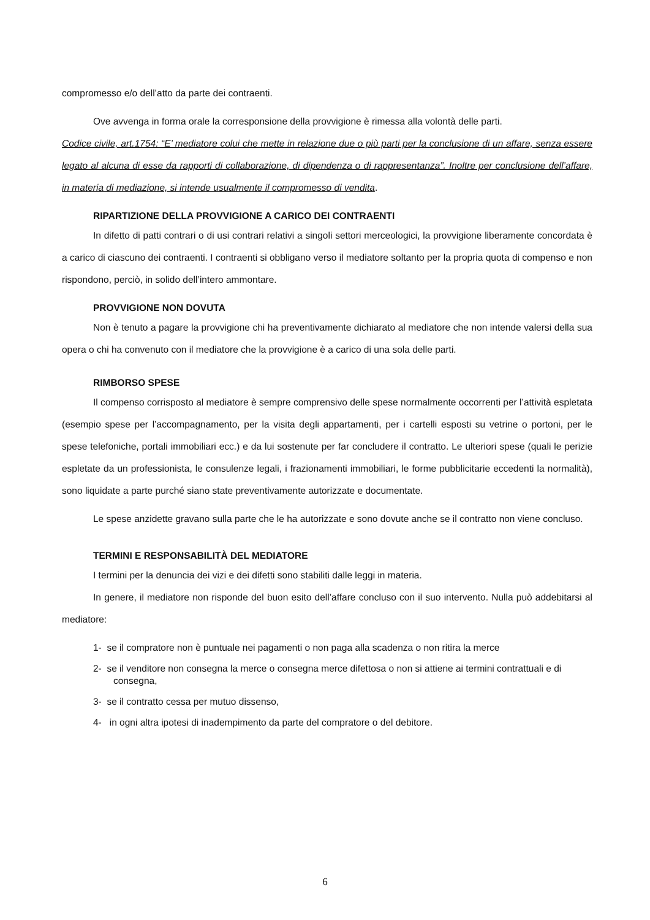compromesso e/o dell’atto da parte dei contraenti.
Ove avvenga in forma orale la corresponsione della provvigione è rimessa alla volontà delle parti.
Codice civile, art.1754: “E’ mediatore colui che mette in relazione due o più parti per la conclusione di un affare, senza essere legato al alcuna di esse da rapporti di collaborazione, di dipendenza o di rappresentanza”. Inoltre per conclusione dell’affare, in materia di mediazione, si intende usualmente il compromesso di vendita.
RIPARTIZIONE DELLA PROVVIGIONE A CARICO DEI CONTRAENTI
In difetto di patti contrari o di usi contrari relativi a singoli settori merceologici, la provvigione liberamente concordata è a carico di ciascuno dei contraenti. I contraenti si obbligano verso il mediatore soltanto per la propria quota di compenso e non rispondono, perciò, in solido dell’intero ammontare.
PROVVIGIONE NON DOVUTA
Non è tenuto a pagare la provvigione chi ha preventivamente dichiarato al mediatore che non intende valersi della sua opera o chi ha convenuto con il mediatore che la provvigione è a carico di una sola delle parti.
RIMBORSO SPESE
Il compenso corrisposto al mediatore è sempre comprensivo delle spese normalmente occorrenti per l’attività espletata (esempio spese per l’accompagnamento, per la visita degli appartamenti, per i cartelli esposti su vetrine o portoni, per le spese telefoniche, portali immobiliari ecc.) e da lui sostenute per far concludere il contratto. Le ulteriori spese (quali le perizie espletate da un professionista, le consulenze legali, i frazionamenti immobiliari, le forme pubblicitarie eccedenti la normalità), sono liquidate a parte purché siano state preventivamente autorizzate e documentate.
Le spese anzidette gravano sulla parte che le ha autorizzate e sono dovute anche se il contratto non viene concluso.
TERMINI E RESPONSABILITÀ DEL MEDIATORE
I termini per la denuncia dei vizi e dei difetti sono stabiliti dalle leggi in materia.
In genere, il mediatore non risponde del buon esito dell’affare concluso con il suo intervento. Nulla può addebitarsi al mediatore:
1- se il compratore non è puntuale nei pagamenti o non paga alla scadenza o non ritira la merce
2- se il venditore non consegna la merce o consegna merce difettosa o non si attiene ai termini contrattuali e di consegna,
3- se il contratto cessa per mutuo dissenso,
4- in ogni altra ipotesi di inadempimento da parte del compratore o del debitore.
6